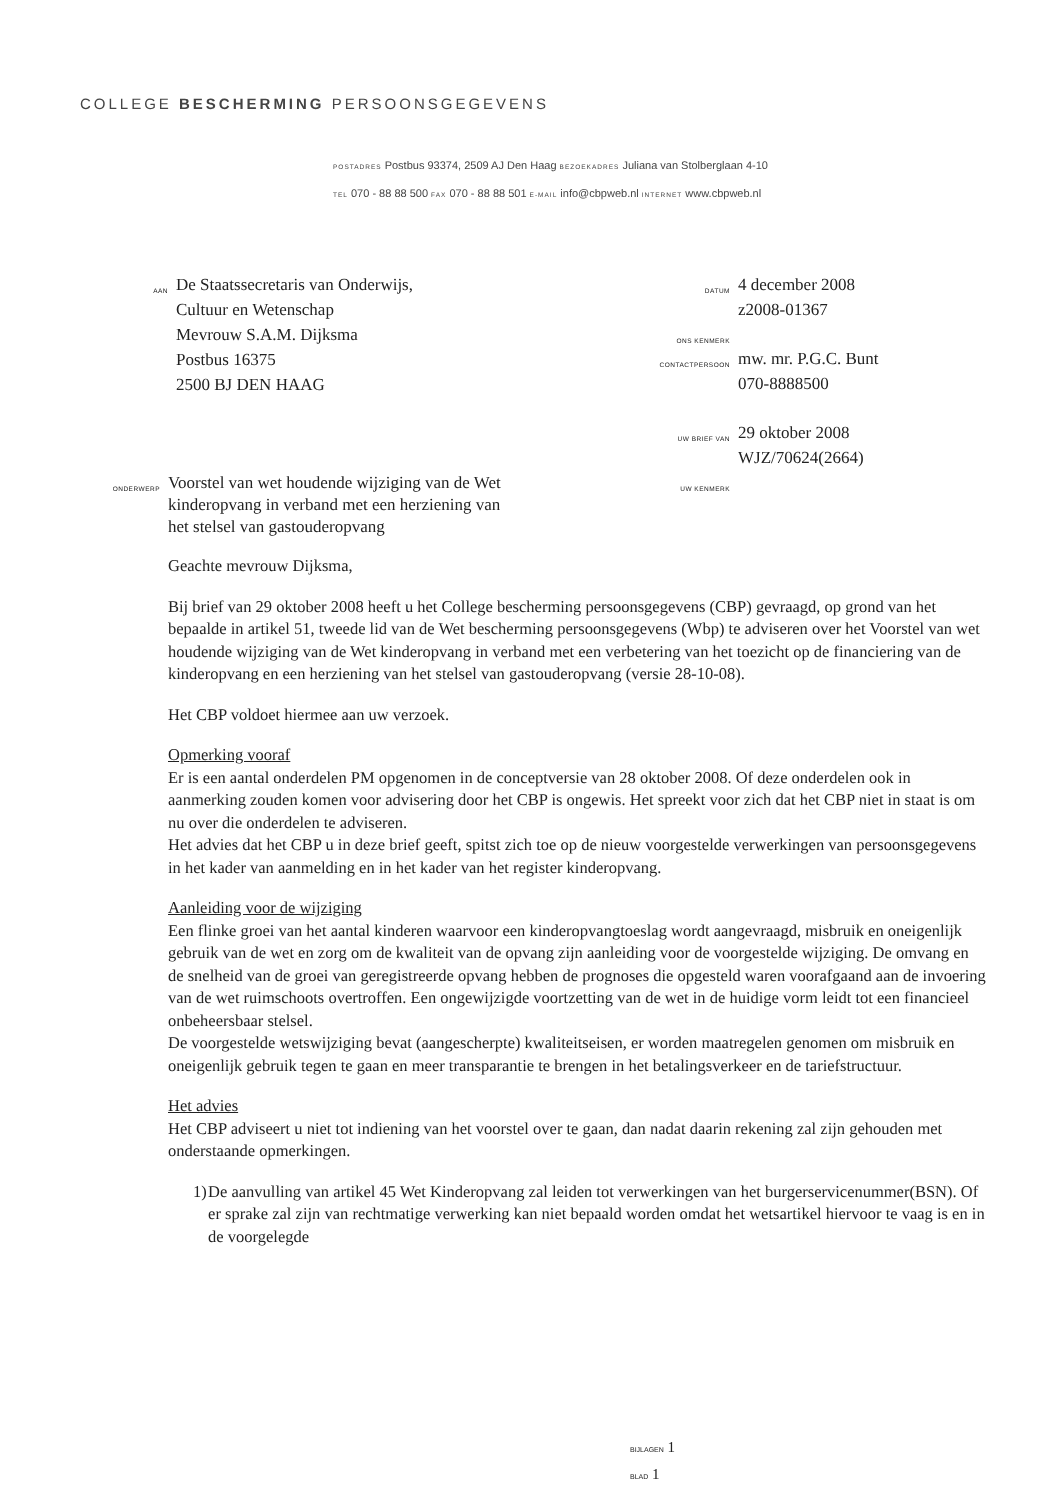COLLEGE BESCHERMING PERSOONSGEGEVENS
POSTADRES Postbus 93374, 2509 AJ Den Haag BEZOEKADRES Juliana van Stolberglaan 4-10
TEL 070 - 88 88 500 FAX 070 - 88 88 501 E-MAIL info@cbpweb.nl INTERNET www.cbpweb.nl
AAN
De Staatssecretaris van Onderwijs,
Cultuur en Wetenschap
Mevrouw S.A.M. Dijksma
Postbus 16375
2500 BJ DEN HAAG
DATUM
ONS KENMERK
4 december 2008
z2008-01367
CONTACTPERSOON
mw. mr. P.G.C. Bunt
070-8888500
UW BRIEF VAN
UW KENMERK
29 oktober 2008
WJZ/70624(2664)
ONDERWERP
Voorstel van wet houdende wijziging van de Wet
kinderopvang in verband met een herziening van
het stelsel van gastouderopvang
Geachte mevrouw Dijksma,
Bij brief van 29 oktober 2008 heeft u het College bescherming persoonsgegevens (CBP) gevraagd, op grond van het bepaalde in artikel 51, tweede lid van de Wet bescherming persoonsgegevens (Wbp) te adviseren over het Voorstel van wet houdende wijziging van de Wet kinderopvang in verband met een verbetering van het toezicht op de financiering van de kinderopvang en een herziening van het stelsel van gastouderopvang (versie 28-10-08).
Het CBP voldoet hiermee aan uw verzoek.
Opmerking vooraf
Er is een aantal onderdelen PM opgenomen in de conceptversie van 28 oktober 2008. Of deze onderdelen ook in aanmerking zouden komen voor advisering door het CBP is ongewis. Het spreekt voor zich dat het CBP niet in staat is om nu over die onderdelen te adviseren.
Het advies dat het CBP u in deze brief geeft, spitst zich toe op de nieuw voorgestelde verwerkingen van persoonsgegevens in het kader van aanmelding en in het kader van het register kinderopvang.
Aanleiding voor de wijziging
Een flinke groei van het aantal kinderen waarvoor een kinderopvangtoeslag wordt aangevraagd, misbruik en oneigenlijk gebruik van de wet en zorg om de kwaliteit van de opvang zijn aanleiding voor de voorgestelde wijziging. De omvang en de snelheid van de groei van geregistreerde opvang hebben de prognoses die opgesteld waren voorafgaand aan de invoering van de wet ruimschoots overtroffen. Een ongewijzigde voortzetting van de wet in de huidige vorm leidt tot een financieel onbeheersbaar stelsel.
De voorgestelde wetswijziging bevat (aangescherpte) kwaliteitseisen, er worden maatregelen genomen om misbruik en oneigenlijk gebruik tegen te gaan en meer transparantie te brengen in het betalingsverkeer en de tariefstructuur.
Het advies
Het CBP adviseert u niet tot indiening van het voorstel over te gaan, dan nadat daarin rekening zal zijn gehouden met onderstaande opmerkingen.
1) De aanvulling van artikel 45 Wet Kinderopvang zal leiden tot verwerkingen van het burgerservicenummer(BSN). Of er sprake zal zijn van rechtmatige verwerking kan niet bepaald worden omdat het wetsartikel hiervoor te vaag is en in de voorgelegde
BIJLAGEN 1
BLAD 1